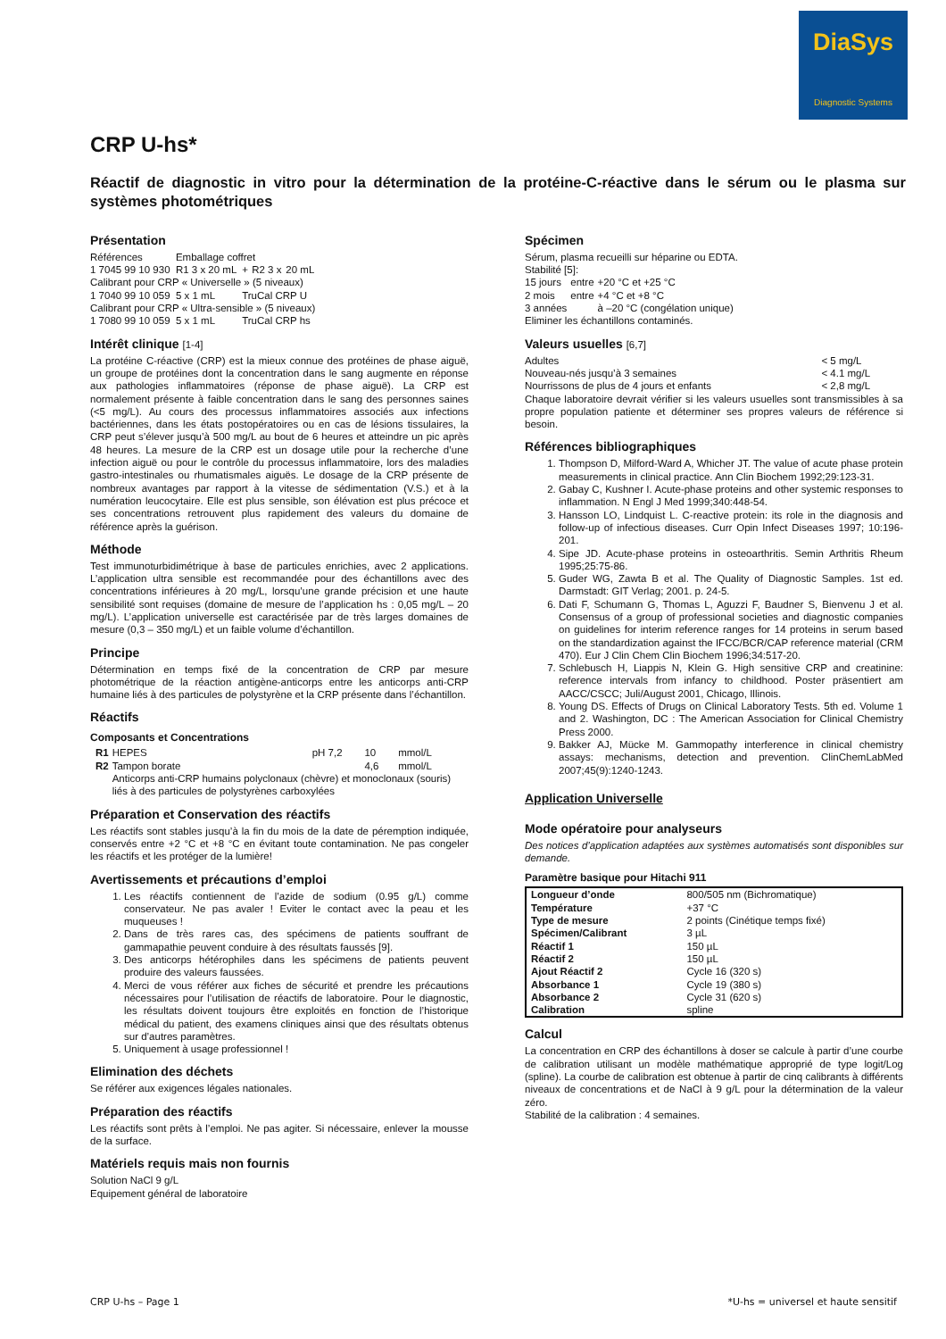DiaSys
Diagnostic Systems
CRP U-hs*
Réactif de diagnostic in vitro pour la détermination de la protéine-C-réactive dans le sérum ou le plasma sur systèmes photométriques
Présentation
| Références | Emballage coffret | | | |
| 1 7045 99 10 930 | R1 3 x 20 mL | + | R2 3 x | 20 mL |
| Calibrant pour CRP « Universelle » (5 niveaux) | | | | |
| 1 7040 99 10 059 | 5 x 1 mL | TruCal CRP U | | |
| Calibrant pour CRP « Ultra-sensible » (5 niveaux) | | | | |
| 1 7080 99 10 059 | 5 x 1 mL | TruCal CRP hs | | |
Intérêt clinique [1-4]
La protéine C-réactive (CRP) est la mieux connue des protéines de phase aiguë, un groupe de protéines dont la concentration dans le sang augmente en réponse aux pathologies inflammatoires (réponse de phase aiguë). La CRP est normalement présente à faible concentration dans le sang des personnes saines (<5 mg/L). Au cours des processus inflammatoires associés aux infections bactériennes, dans les états postopératoires ou en cas de lésions tissulaires, la CRP peut s’élever jusqu’à 500 mg/L au bout de 6 heures et atteindre un pic après 48 heures. La mesure de la CRP est un dosage utile pour la recherche d’une infection aiguë ou pour le contrôle du processus inflammatoire, lors des maladies gastro-intestinales ou rhumatismales aiguës. Le dosage de la CRP présente de nombreux avantages par rapport à la vitesse de sédimentation (V.S.) et à la numération leucocytaire. Elle est plus sensible, son élévation est plus précoce et ses concentrations retrouvent plus rapidement des valeurs du domaine de référence après la guérison.
Méthode
Test immunoturbidimétrique à base de particules enrichies, avec 2 applications. L’application ultra sensible est recommandée pour des échantillons avec des concentrations inférieures à 20 mg/L, lorsqu’une grande précision et une haute sensibilité sont requises (domaine de mesure de l’application hs : 0,05 mg/L – 20 mg/L). L’application universelle est caractérisée par de très larges domaines de mesure (0,3 – 350 mg/L) et un faible volume d’échantillon.
Principe
Détermination en temps fixé de la concentration de CRP par mesure photométrique de la réaction antigène-anticorps entre les anticorps anti-CRP humaine liés à des particules de polystyrène et la CRP présente dans l’échantillon.
Réactifs
Composants et Concentrations
| R1 | HEPES | pH 7,2 | 10 | mmol/L |
| R2 | Tampon borate | | 4,6 | mmol/L |
| | Anticorps anti-CRP humains polyclonaux (chèvre) et monoclonaux (souris) liés à des particules de polystyrènes carboxylées | | | |
Préparation et Conservation des réactifs
Les réactifs sont stables jusqu’à la fin du mois de la date de péremption indiquée, conservés entre +2 °C et +8 °C en évitant toute contamination. Ne pas congeler les réactifs et les protéger de la lumière!
Avertissements et précautions d’emploi
1. Les réactifs contiennent de l’azide de sodium (0.95 g/L) comme conservateur. Ne pas avaler ! Eviter le contact avec la peau et les muqueuses !
2. Dans de très rares cas, des spécimens de patients souffrant de gammapathie peuvent conduire à des résultats faussés [9].
3. Des anticorps hétérophiles dans les spécimens de patients peuvent produire des valeurs faussées.
4. Merci de vous référer aux fiches de sécurité et prendre les précautions nécessaires pour l’utilisation de réactifs de laboratoire. Pour le diagnostic, les résultats doivent toujours être exploités en fonction de l’historique médical du patient, des examens cliniques ainsi que des résultats obtenus sur d’autres paramètres.
5. Uniquement à usage professionnel !
Elimination des déchets
Se référer aux exigences légales nationales.
Préparation des réactifs
Les réactifs sont prêts à l’emploi. Ne pas agiter. Si nécessaire, enlever la mousse de la surface.
Matériels requis mais non fournis
Solution NaCl 9 g/L
Equipement général de laboratoire
Spécimen
Sérum, plasma recueilli sur héparine ou EDTA.
Stabilité [5]:
| 15 jours | entre | +20 °C et +25 °C |
| 2 mois | entre | +4 °C et +8 °C |
| 3 années | | à –20 °C (congélation unique) |
Eliminer les échantillons contaminés.
Valeurs usuelles [6,7]
| Adultes | < 5 mg/L |
| Nouveau-nés jusqu’à 3 semaines | < 4.1 mg/L |
| Nourrissons de plus de 4 jours et enfants | < 2,8 mg/L |
Chaque laboratoire devrait vérifier si les valeurs usuelles sont transmissibles à sa propre population patiente et déterminer ses propres valeurs de référence si besoin.
Références bibliographiques
1. Thompson D, Milford-Ward A, Whicher JT. The value of acute phase protein measurements in clinical practice. Ann Clin Biochem 1992;29:123-31.
2. Gabay C, Kushner I. Acute-phase proteins and other systemic responses to inflammation. N Engl J Med 1999;340:448-54.
3. Hansson LO, Lindquist L. C-reactive protein: its role in the diagnosis and follow-up of infectious diseases. Curr Opin Infect Diseases 1997; 10:196-201.
4. Sipe JD. Acute-phase proteins in osteoarthritis. Semin Arthritis Rheum 1995;25:75-86.
5. Guder WG, Zawta B et al. The Quality of Diagnostic Samples. 1st ed. Darmstadt: GIT Verlag; 2001. p. 24-5.
6. Dati F, Schumann G, Thomas L, Aguzzi F, Baudner S, Bienvenu J et al. Consensus of a group of professional societies and diagnostic companies on guidelines for interim reference ranges for 14 proteins in serum based on the standardization against the IFCC/BCR/CAP reference material (CRM 470). Eur J Clin Chem Clin Biochem 1996;34:517-20.
7. Schlebusch H, Liappis N, Klein G. High sensitive CRP and creatinine: reference intervals from infancy to childhood. Poster präsentiert am AACC/CSCC; Juli/August 2001, Chicago, Illinois.
8. Young DS. Effects of Drugs on Clinical Laboratory Tests. 5th ed. Volume 1 and 2. Washington, DC : The American Association for Clinical Chemistry Press 2000.
9. Bakker AJ, Mücke M. Gammopathy interference in clinical chemistry assays: mechanisms, detection and prevention. ClinChemLabMed 2007;45(9):1240-1243.
Application Universelle
Mode opératoire pour analyseurs
Des notices d’application adaptées aux systèmes automatisés sont disponibles sur demande.
Paramètre basique pour Hitachi 911
| Longueur d’onde | 800/505 nm (Bichromatique) |
| Température | +37 °C |
| Type de mesure | 2 points (Cinétique temps fixé) |
| Spécimen/Calibrant | 3 µL |
| Réactif 1 | 150 µL |
| Réactif 2 | 150 µL |
| Ajout Réactif 2 | Cycle 16 (320 s) |
| Absorbance 1 | Cycle 19 (380 s) |
| Absorbance 2 | Cycle 31 (620 s) |
| Calibration | spline |
Calcul
La concentration en CRP des échantillons à doser se calcule à partir d’une courbe de calibration utilisant un modèle mathématique approprié de type logit/Log (spline). La courbe de calibration est obtenue à partir de cinq calibrants à différents niveaux de concentrations et de NaCl à 9 g/L pour la détermination de la valeur zéro.
Stabilité de la calibration : 4 semaines.
CRP U-hs – Page 1 *U-hs = universel et haute sensitif